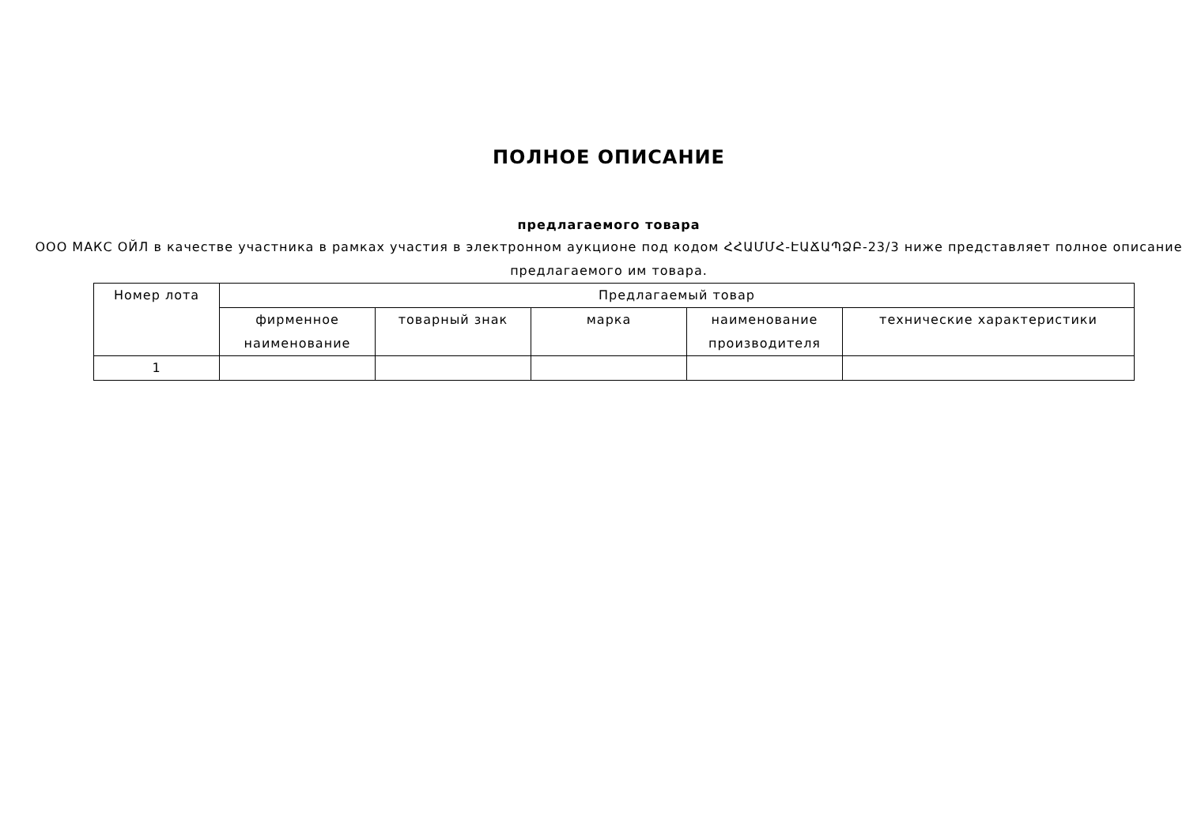ПОЛНОЕ ОПИСАНИЕ
предлагаемого товара
ООО МАКС ОЙЛ в качестве участника в рамках участия в электронном аукционе под кодом ՀՀԱՄՄՀ-ԷԱՃԱՊՁԲ-23/3 ниже представляет полное описание предлагаемого им товара.
| Номер лота | Предлагаемый товар | | | | |
| --- | --- | --- | --- | --- | --- |
| | фирменное наименование | товарный знак | марка | наименование производителя | технические характеристики |
| 1 | | | | | |